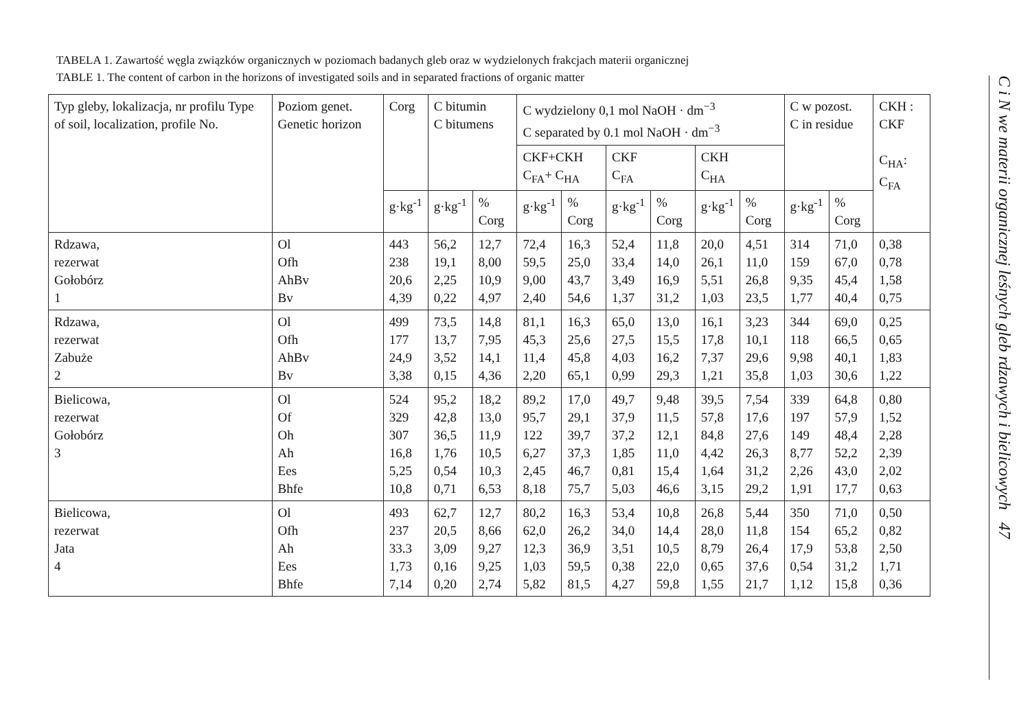TABELA 1. Zawartość węgla związków organicznych w poziomach badanych gleb oraz w wydzielonych frakcjach materii organicznej
TABLE 1. The content of carbon in the horizons of investigated soils and in separated fractions of organic matter
| Typ gleby, lokalizacja, nr profilu Type of soil, localization, profile No. | Poziom genet. Genetic horizon | Corg | C bitumin C bitumens | | C wydzielony 0,1 mol NaOH · dm<sup>−3</sup> C separated by 0.1 mol NaOH · dm<sup>−3</sup> | | | | | | C w pozost. C in residue | | CKH : CKF C<sub>HA</sub>: C<sub>FA</sub> |
| --- | --- | --- | --- | --- | --- | --- | --- | --- | --- | --- | --- | --- | --- |
| | | | | | CKF+CKH C<sub>FA</sub>+ C<sub>HA</sub> | | CKF C<sub>FA</sub> | | CKH C<sub>HA</sub> | | | | |
| | | g·kg<sup>-1</sup> | g·kg<sup>-1</sup> | % Corg | g·kg<sup>-1</sup> | % Corg | g·kg<sup>-1</sup> | % Corg | g·kg<sup>-1</sup> | % Corg | g·kg<sup>-1</sup> | % Corg | |
| Rdzawa, rezerwat Gołobórz 1 | Ol Ofh AhBv Bv | 443 238 20,6 4,39 | 56,2 19,1 2,25 0,22 | 12,7 8,00 10,9 4,97 | 72,4 59,5 9,00 2,40 | 16,3 25,0 43,7 54,6 | 52,4 33,4 3,49 1,37 | 11,8 14,0 16,9 31,2 | 20,0 26,1 5,51 1,03 | 4,51 11,0 26,8 23,5 | 314 159 9,35 1,77 | 71,0 67,0 45,4 40,4 | 0,38 0,78 1,58 0,75 |
| Rdzawa, rezerwat Zabuże 2 | Ol Ofh AhBv Bv | 499 177 24,9 3,38 | 73,5 13,7 3,52 0,15 | 14,8 7,95 14,1 4,36 | 81,1 45,3 11,4 2,20 | 16,3 25,6 45,8 65,1 | 65,0 27,5 4,03 0,99 | 13,0 15,5 16,2 29,3 | 16,1 17,8 7,37 1,21 | 3,23 10,1 29,6 35,8 | 344 118 9,98 1,03 | 69,0 66,5 40,1 30,6 | 0,25 0,65 1,83 1,22 |
| Bielicowa, rezerwat Gołobórz 3 | Ol Of Oh Ah Ees Bhfe | 524 329 307 16,8 5,25 10,8 | 95,2 42,8 36,5 1,76 0,54 0,71 | 18,2 13,0 11,9 10,5 10,3 6,53 | 89,2 95,7 122 6,27 2,45 8,18 | 17,0 29,1 39,7 37,3 46,7 75,7 | 49,7 37,9 37,2 1,85 0,81 5,03 | 9,48 11,5 12,1 11,0 15,4 46,6 | 39,5 57,8 84,8 4,42 1,64 3,15 | 7,54 17,6 27,6 26,3 31,2 29,2 | 339 197 149 8,77 2,26 1,91 | 64,8 57,9 48,4 52,2 43,0 17,7 | 0,80 1,52 2,28 2,39 2,02 0,63 |
| Bielicowa, rezerwat Jata 4 | Ol Ofh Ah Ees Bhfe | 493 237 33.3 1,73 7,14 | 62,7 20,5 3,09 0,16 0,20 | 12,7 8,66 9,27 9,25 2,74 | 80,2 62,0 12,3 1,03 5,82 | 16,3 26,2 36,9 59,5 81,5 | 53,4 34,0 3,51 0,38 4,27 | 10,8 14,4 10,5 22,0 59,8 | 26,8 28,0 8,79 0,65 1,55 | 5,44 11,8 26,4 37,6 21,7 | 350 154 17,9 0,54 1,12 | 71,0 65,2 53,8 31,2 15,8 | 0,50 0,82 2,50 1,71 0,36 |
C i N we materii organicznej leśnych gleb rdzawych i bielicowych 47